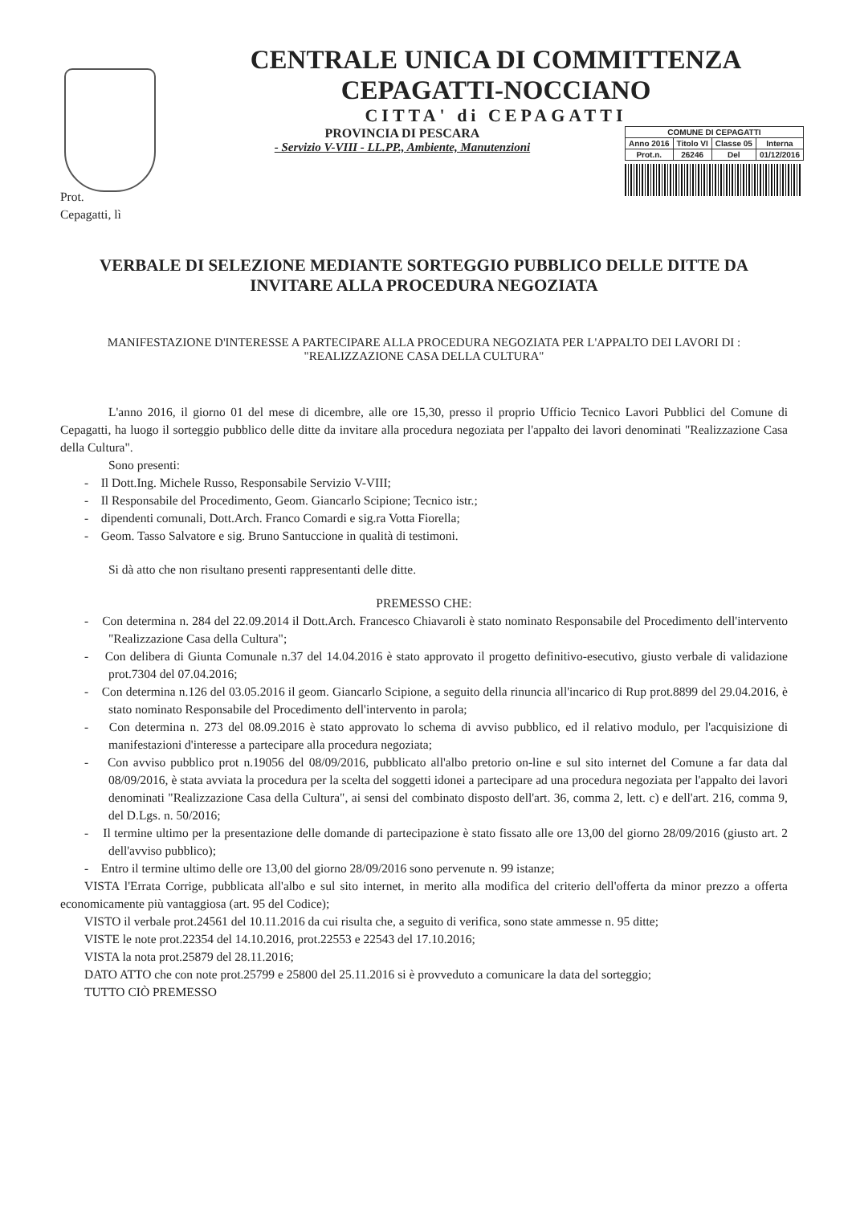CENTRALE UNICA DI COMMITTENZA
CEPAGATTI-NOCCIANO
CITTA' di CEPAGATTI
PROVINCIA DI PESCARA
- Servizio V-VIII - LL.PP., Ambiente, Manutenzioni
| COMUNE DI CEPAGATTI | | | |
| --- | --- | --- | --- |
| Anno 2016 | Titolo VI | Classe 05 | Interna |
| Prot.n. | 26246 | Del | 01/12/2016 |
Prot.
Cepagatti, lì
VERBALE DI SELEZIONE MEDIANTE SORTEGGIO PUBBLICO DELLE DITTE DA INVITARE ALLA PROCEDURA NEGOZIATA
MANIFESTAZIONE D'INTERESSE A PARTECIPARE ALLA PROCEDURA NEGOZIATA PER L'APPALTO DEI LAVORI DI :
"REALIZZAZIONE CASA DELLA CULTURA"
L'anno 2016, il giorno 01 del mese di dicembre, alle ore 15,30, presso il proprio Ufficio Tecnico Lavori Pubblici del Comune di Cepagatti, ha luogo il sorteggio pubblico delle ditte da invitare alla procedura negoziata per l'appalto dei lavori denominati "Realizzazione Casa della Cultura".
Sono presenti:
- Il Dott.Ing. Michele Russo, Responsabile Servizio V-VIII;
- Il Responsabile del Procedimento, Geom. Giancarlo Scipione; Tecnico istr.;
- dipendenti comunali, Dott.Arch. Franco Comardi e sig.ra Votta Fiorella;
- Geom. Tasso Salvatore e sig. Bruno Santuccione in qualità di testimoni.
Si dà atto che non risultano presenti rappresentanti delle ditte.
PREMESSO CHE:
- Con determina n. 284 del 22.09.2014 il Dott.Arch. Francesco Chiavaroli è stato nominato Responsabile del Procedimento dell'intervento "Realizzazione Casa della Cultura";
- Con delibera di Giunta Comunale n.37 del 14.04.2016 è stato approvato il progetto definitivo-esecutivo, giusto verbale di validazione prot.7304 del 07.04.2016;
- Con determina n.126 del 03.05.2016 il geom. Giancarlo Scipione, a seguito della rinuncia all'incarico di Rup prot.8899 del 29.04.2016, è stato nominato Responsabile del Procedimento dell'intervento in parola;
- Con determina n. 273 del 08.09.2016 è stato approvato lo schema di avviso pubblico, ed il relativo modulo, per l'acquisizione di manifestazioni d'interesse a partecipare alla procedura negoziata;
- Con avviso pubblico prot n.19056 del 08/09/2016, pubblicato all'albo pretorio on-line e sul sito internet del Comune a far data dal 08/09/2016, è stata avviata la procedura per la scelta del soggetti idonei a partecipare ad una procedura negoziata per l'appalto dei lavori denominati "Realizzazione Casa della Cultura", ai sensi del combinato disposto dell'art. 36, comma 2, lett. c) e dell'art. 216, comma 9, del D.Lgs. n. 50/2016;
- Il termine ultimo per la presentazione delle domande di partecipazione è stato fissato alle ore 13,00 del giorno 28/09/2016 (giusto art. 2 dell'avviso pubblico);
- Entro il termine ultimo delle ore 13,00 del giorno 28/09/2016 sono pervenute n. 99 istanze;
VISTA l'Errata Corrige, pubblicata all'albo e sul sito internet, in merito alla modifica del criterio dell'offerta da minor prezzo a offerta economicamente più vantaggiosa (art. 95 del Codice);
VISTO il verbale prot.24561 del 10.11.2016 da cui risulta che, a seguito di verifica, sono state ammesse n. 95 ditte;
VISTE le note prot.22354 del 14.10.2016, prot.22553 e 22543 del 17.10.2016;
VISTA la nota prot.25879 del 28.11.2016;
DATO ATTO che con note prot.25799 e 25800 del 25.11.2016 si è provveduto a comunicare la data del sorteggio;
TUTTO CIÒ PREMESSO